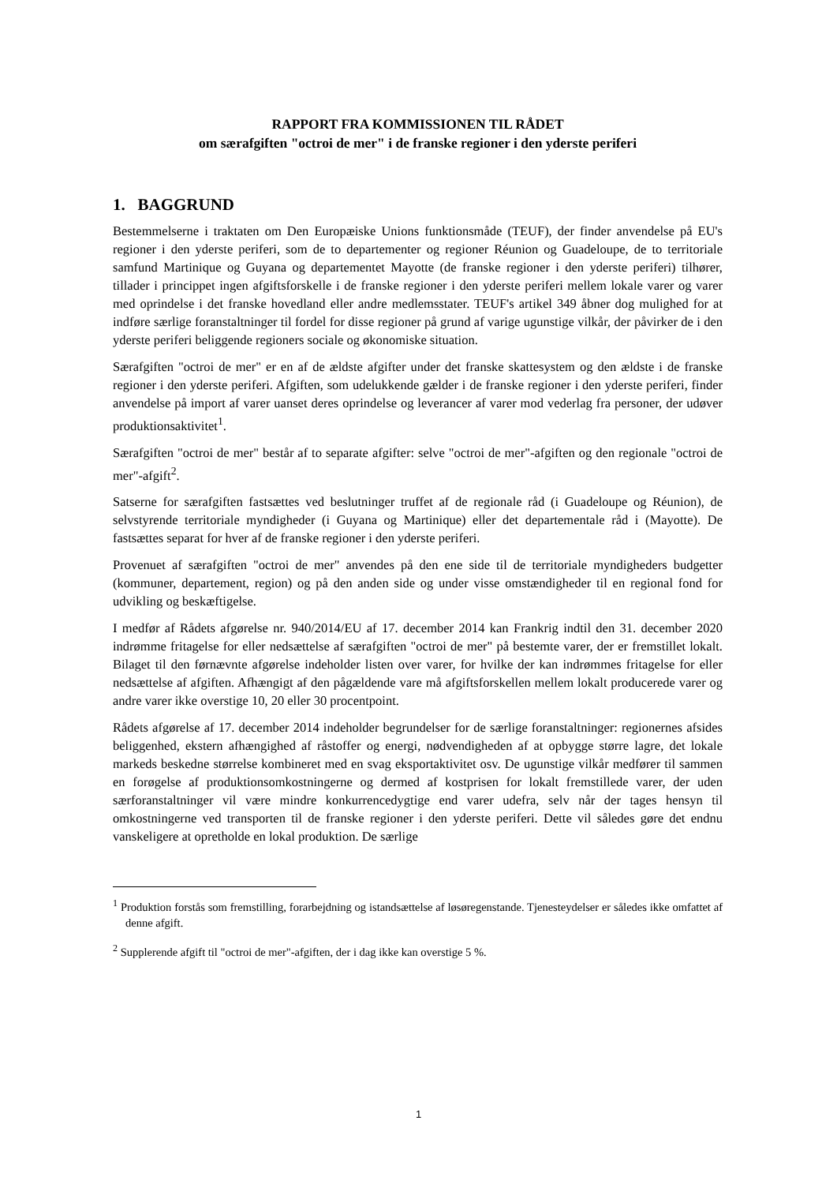RAPPORT FRA KOMMISSIONEN TIL RÅDET
om særafgiften "octroi de mer" i de franske regioner i den yderste periferi
1. BAGGRUND
Bestemmelserne i traktaten om Den Europæiske Unions funktionsmåde (TEUF), der finder anvendelse på EU's regioner i den yderste periferi, som de to departementer og regioner Réunion og Guadeloupe, de to territoriale samfund Martinique og Guyana og departementet Mayotte (de franske regioner i den yderste periferi) tilhører, tillader i princippet ingen afgiftsforskelle i de franske regioner i den yderste periferi mellem lokale varer og varer med oprindelse i det franske hovedland eller andre medlemsstater. TEUF's artikel 349 åbner dog mulighed for at indføre særlige foranstaltninger til fordel for disse regioner på grund af varige ugunstige vilkår, der påvirker de i den yderste periferi beliggende regioners sociale og økonomiske situation.
Særafgiften "octroi de mer" er en af de ældste afgifter under det franske skattesystem og den ældste i de franske regioner i den yderste periferi. Afgiften, som udelukkende gælder i de franske regioner i den yderste periferi, finder anvendelse på import af varer uanset deres oprindelse og leverancer af varer mod vederlag fra personer, der udøver produktionsaktivitet<sup>1</sup>.
Særafgiften "octroi de mer" består af to separate afgifter: selve "octroi de mer"-afgiften og den regionale "octroi de mer"-afgift<sup>2</sup>.
Satserne for særafgiften fastsættes ved beslutninger truffet af de regionale råd (i Guadeloupe og Réunion), de selvstyrende territoriale myndigheder (i Guyana og Martinique) eller det departementale råd i (Mayotte). De fastsættes separat for hver af de franske regioner i den yderste periferi.
Provenuet af særafgiften "octroi de mer" anvendes på den ene side til de territoriale myndigheders budgetter (kommuner, departement, region) og på den anden side og under visse omstændigheder til en regional fond for udvikling og beskæftigelse.
I medfør af Rådets afgørelse nr. 940/2014/EU af 17. december 2014 kan Frankrig indtil den 31. december 2020 indrømme fritagelse for eller nedsættelse af særafgiften "octroi de mer" på bestemte varer, der er fremstillet lokalt. Bilaget til den førnævnte afgørelse indeholder listen over varer, for hvilke der kan indrømmes fritagelse for eller nedsættelse af afgiften. Afhængigt af den pågældende vare må afgiftsforskellen mellem lokalt producerede varer og andre varer ikke overstige 10, 20 eller 30 procentpoint.
Rådets afgørelse af 17. december 2014 indeholder begrundelser for de særlige foranstaltninger: regionernes afsides beliggenhed, ekstern afhængighed af råstoffer og energi, nødvendigheden af at opbygge større lagre, det lokale markeds beskedne størrelse kombineret med en svag eksportaktivitet osv. De ugunstige vilkår medfører til sammen en forøgelse af produktionsomkostningerne og dermed af kostprisen for lokalt fremstillede varer, der uden særforanstaltninger vil være mindre konkurrencedygtige end varer udefra, selv når der tages hensyn til omkostningerne ved transporten til de franske regioner i den yderste periferi. Dette vil således gøre det endnu vanskeligere at opretholde en lokal produktion. De særlige
<sup>1</sup> Produktion forstås som fremstilling, forarbejdning og istandsættelse af løsøregenstande. Tjenesteydelser er således ikke omfattet af denne afgift.
<sup>2</sup> Supplerende afgift til "octroi de mer"-afgiften, der i dag ikke kan overstige 5 %.
1